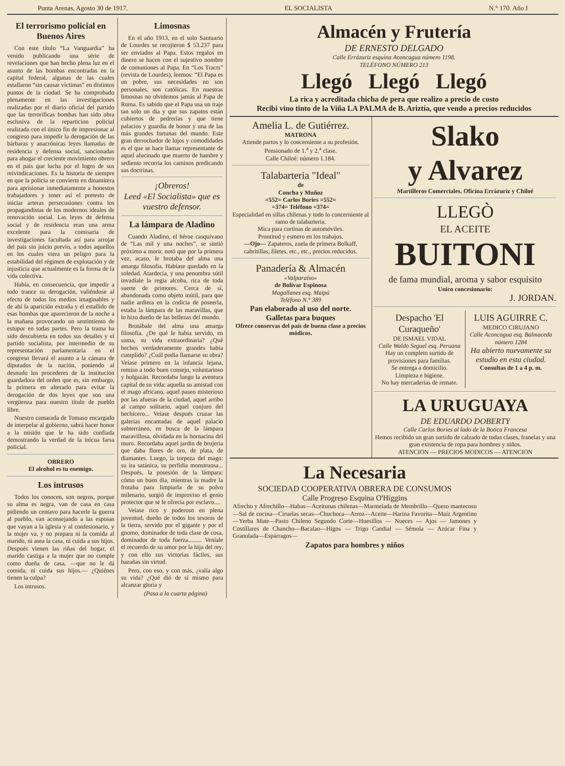Punta Arenas, Agosto 30 de 1917. EL SOCIALISTA N.° 170. Año I
El terrorismo policial en Buenos Aires
Con este título “La Vanguardia” ha venido publicando una série de revelaciones que han hecho plena luz en el asunto de las bombas encontradas en la capital federal, algunas de las cuales estallaron “sin causar víctimas” en distintos puntos de la ciudad. Se ha comprobado plenamente en las investigaciones realizadas por el diario oficial del partido que las terroríficas bombas han sido obra esclusiva de la reparticion policial realizada con el único fin de impresionar al congreso para impedir la derogación de las bárbaras y anacrónicas leyes llamadas de residencia y defensa social, sancionadas para ahogar el creciente movimiento obrero en el pais que lucha por el logro de sus reivindicaciones. Es la historia de siempre en que la policia se convierte en dinamitera para aprisionar inmediatamente a honestos trabajadores y tener así el pretesto de iniciar arteras persecusiones contra los propagandistas de los modernos ideales de renovación social. Las leyes de defensa social y de residencia eran una arma excelente para la comisaria de investigaciones facultada así para arrojar del pais sin juicio previo, a todos aquellos en los cuales viera un peligro para la estabilidad del régimen de explotación y de injusticia que actualmente es la forma de la vida colectiva.
Había, en consecuencia, que impedir a todo trance su derogación, valiéndose al efecto de todos los medios imaginables y de ahí la aparición extraña y el estallido de esas bombas que aparecieron de la noche a la mañana provocando un sentimiento de estupor en todas partes. Pero la trama ha sido descubierta en todos sus detalles y el partido socialista, por intermedio de su representación parlamentaria en el congreso llevará el asunto a la cámara de diputados de la nación, poniendo al desnudo los procederes de la institución guardadora del orden que es, sin embargo, la primera en alterarlo para evitar la derogación de dos leyes que son una vergüenza para nuestro título de pueblo libre.
Nuestro camarada de Tomaso encargado de interpelar al gobierno, sabrá hacer honor a la misión que le ha sido confiada demostrando la verdad de la inícua farsa policial.
OBRERO
El alcohol es tu enemigo.
Los intrusos
Todos los conocen, son negros, porque su alma es negra, van de casa en casa pidiendo un centavo para hacerle la guerra al pueblo, van aconsejando a las esposas que vayan a la iglesia y al confesionario, y la mujer va, y no prepara ni la comida al marido, ni asea la casa, ni cuida a sus hijos. Después vienen las riñas del hogar, el marido castiga a la mujer que no cumple como dueña de casa, —que no le dá comida, ni cuida sus hijos.— ¿Quiénes tienen la culpa?
Los intrusos.
Limosnas
En el año 1913, en el solo Santuario de Lourdes se recojieron $ 53.237 para ser enviados al Papa. Estos regalos en dinero se hacen con el sujestivo nombre de comuniones al Papa. En “Los Tracts” (revista de Lourdes), leemos: “El Papa es un pobre, sus necesidades no son personales, son católicas. En nuestras limosnas no olvidemos jamás al Papa de Roma. Es sabido que el Papa usa un traje tan solo un dia y que sus zapatos están cubiertos de pedrerías y que tiene palacios y guardia de honor y una de las más grandes fortunas del mundo. Este gran derrochador de lujos y comodidades es el que se hace llamar representante de aquel alucinado que muerto de hambre y sediento recorria los caminos predicando sus doctrinas.
¡Obreros!
Leed «El Socialista» que es vuestro defensor.
La lámpara de Aladino
Cuando Aladino, el héroe casquivano de “Las mil y una noches”, se sintió próximo a morir, notó que por la primera vez, acaso, le brotaba del alma una amarga filosofia. Habíase quedado en la soledad. Atardecía, y una penumbra sútil invadíale la regia alcoba, rica de toda suerte de primores. Cerca de sí, abandonada como objeto inútil, para que nadie ardiera en la codicia de poseerla, estaba la lámpara de las maravillas, que lo hizo dueño de las bellezas del mundo.
Brotábale del alma una amarga filosofía. ¿De qué le habia servido, en suma, su vida extraordinaria? ¿Qué hechos verdaderamente grandes habia cumplido? ¿Cuál podia llamarse su obra? Veíase primero en la infancia lejana, remiso a todo buen consejo, voluntarioso y holgazán. Recordaba luego la aventura capital de su vida: aquella su amistad con el mago africano, aquel paseo misterioso por las afueras de la ciudad, aquel arribo al campo solitario, aquel conjuro del hechicero... Veíase después cruzar las galerias encantadas de aquel palacio subterráneo, en busca de la lámpara maravillosa, olvidada en la hornacina del muro. Recordaba aquel jardin de brujeria que daba flores de oro, de plata, de diamantes. Luego, la torpeza del mago: su ira satánica, su perfidia monstruosa... Después, la posesión de la lámpara: cómo un buen dia, mientras la madre la frotaba para limpiarla de su polvo milenario, surgió de improviso el genio protector que se le ofrecia por esclavo....
Veíase rico y poderoso en plena juventud, dueño de todos los tesoros de la tierra, servido por el gigante y por el gnomo, dominador de toda clase de cosa, dominador de toda fuerza......... Veníale el recuerdo de su amor por la hija del rey, y con ello sus victorias fáciles, sus hazañas sin virtud.
Pero, con eso, y con más, ¿valía algo su vida? ¿Qué dió de sí mismo para alcanzar gloria y
(Pasa a la cuarta página)
Almacén y Frutería
DE ERNESTO DELGADO
Calle Errázuriz esquina Aconcagua número 1198.
TELÉFONO NÚMERO 213
Llegó Llegó Llegó
La rica y acreditada chicha de pera que realizo a precio de costo
Recibí vino tinto de la Viña LA PALMA de B. Ariztía, que vendo a precios reducidos
Amelia L. de Gutiérrez.
MATRONA
Atiende partos y lo concerniente a su profesión.
Pensionado de 1.<sup>a</sup> y 2.<sup>a</sup> clase.
Calle Chiloé: número 1.184.
Talabarteria "Ideal"
de
Concha y Muñoz
=552= Carlos Bories =552=
=374= Teléfono =374=
Especialidad en sillas chilenas y todo lo concerniente al ramo de talabarteria.
Mica para cortinas de automóviles.
Prontitud y esmero en los trabajos.
---Ojo--- Zapateros, zuela de primera Bolkaff, cabritillas, filetes, etc., etc., precios reducidos.
Panadería & Almacén
«Valparaíso»
de Bolívar Espinosa
Magallanes esq. Maipú
Teléfono N.° 389
Pan elaborado al uso del norte.
Galletas para buques
Ofrece conservas del país de buena clase a precios módicos.
Slako
y Alvarez
Martilleros Comerciales. Oficina Errázuriz y Chiloé
LLEGÒ
EL ACEITE
BUITONI
de fama mundial, aroma y sabor esquisito
Unico concesionario:
J. JORDAN.
Despacho 'El Curaqueño'
DE ISMAEL VIDAL
Calle Waldo Seguel esq. Peruana
Hay un completo surtido de provisiones para familias.
Se entrega a domicilio.
Limpieza e higiene.
No hay mercaderias de remate.
LUIS AGUIRRE C.
MEDICO CIRUJANO
Calle Aconcagua esq. Balmaceda
número 1284
Ha abierto nuevamente su estudio en esta ciudad.
Consultas de 1 a 4 p. m.
LA URUGUAYA
DE EDUARDO DOBERTY
Calle Carlos Bories al lado de la Botica Francesa
Hemos recibido un gran surtido de calzado de todas clases, franelas y una gran existencia de ropa para hombres y niños.
ATENCION — PRECIOS MODICOS — ATENCION
La Necesaria
SOCIEDAD COOPERATIVA OBRERA DE CONSUMOS
Calle Progreso Esquina O'Higgins
Afrecho y Afrechillo—Habas—Aceitunas chilenas—Marmelada de Membrillo—Queso mantecoso—Sal de cocina—Ciruelas secas—Chuchoca—Arroz—Aceite—Harina Favorita—Maíz Argentino—Yerba Mate—Pasto Chileno Segundo Corte—Huesillos — Nueces — Ajos — Jamones y Costillares de Chancho—Bacalao—Higos — Trigo Candial — Sémola — Azúcar Fina y Granulada—Espárragos—
Zapatos para hombres y niños